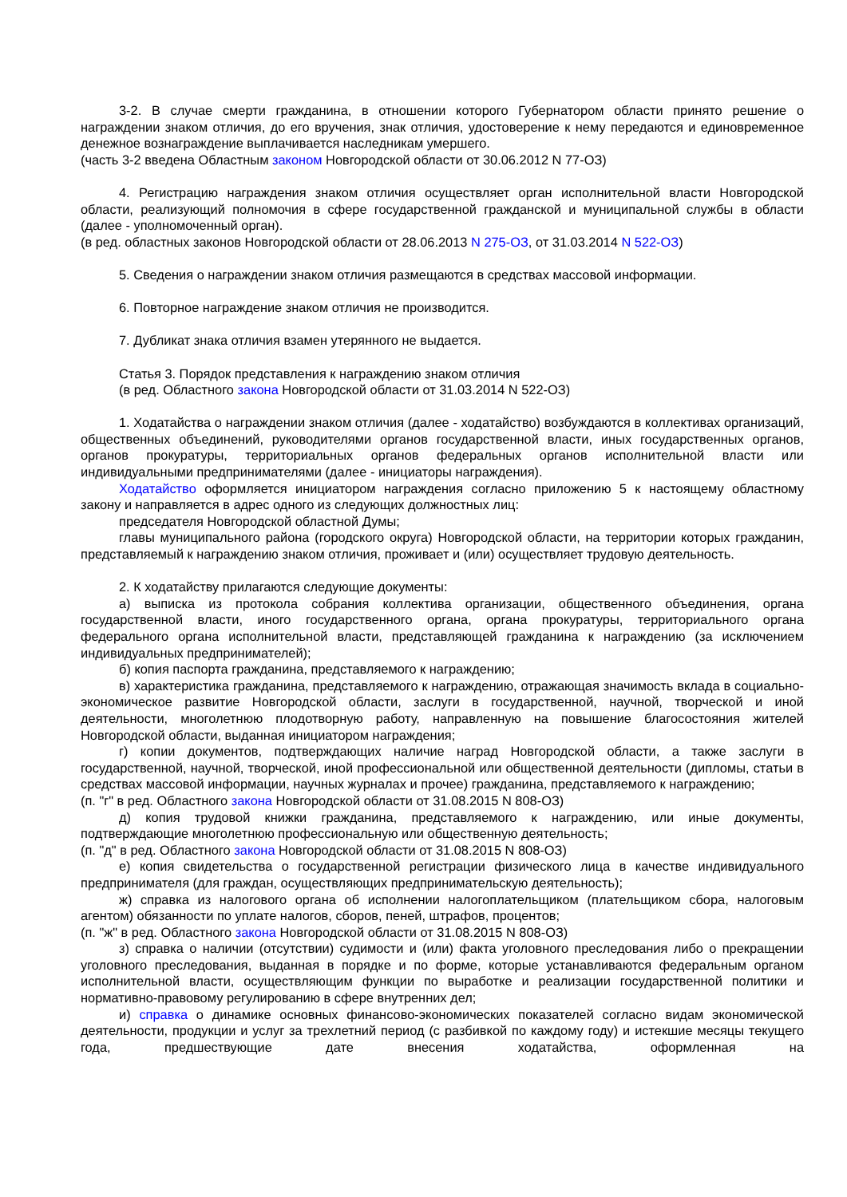3-2. В случае смерти гражданина, в отношении которого Губернатором области принято решение о награждении знаком отличия, до его вручения, знак отличия, удостоверение к нему передаются и единовременное денежное вознаграждение выплачивается наследникам умершего.
(часть 3-2 введена Областным законом Новгородской области от 30.06.2012 N 77-ОЗ)
4. Регистрацию награждения знаком отличия осуществляет орган исполнительной власти Новгородской области, реализующий полномочия в сфере государственной гражданской и муниципальной службы в области (далее - уполномоченный орган).
(в ред. областных законов Новгородской области от 28.06.2013 N 275-ОЗ, от 31.03.2014 N 522-ОЗ)
5. Сведения о награждении знаком отличия размещаются в средствах массовой информации.
6. Повторное награждение знаком отличия не производится.
7. Дубликат знака отличия взамен утерянного не выдается.
Статья 3. Порядок представления к награждению знаком отличия
(в ред. Областного закона Новгородской области от 31.03.2014 N 522-ОЗ)
1. Ходатайства о награждении знаком отличия (далее - ходатайство) возбуждаются в коллективах организаций, общественных объединений, руководителями органов государственной власти, иных государственных органов, органов прокуратуры, территориальных органов федеральных органов исполнительной власти или индивидуальными предпринимателями (далее - инициаторы награждения).
Ходатайство оформляется инициатором награждения согласно приложению 5 к настоящему областному закону и направляется в адрес одного из следующих должностных лиц:
председателя Новгородской областной Думы;
главы муниципального района (городского округа) Новгородской области, на территории которых гражданин, представляемый к награждению знаком отличия, проживает и (или) осуществляет трудовую деятельность.
2. К ходатайству прилагаются следующие документы:
а) выписка из протокола собрания коллектива организации, общественного объединения, органа государственной власти, иного государственного органа, органа прокуратуры, территориального органа федерального органа исполнительной власти, представляющей гражданина к награждению (за исключением индивидуальных предпринимателей);
б) копия паспорта гражданина, представляемого к награждению;
в) характеристика гражданина, представляемого к награждению, отражающая значимость вклада в социально-экономическое развитие Новгородской области, заслуги в государственной, научной, творческой и иной деятельности, многолетнюю плодотворную работу, направленную на повышение благосостояния жителей Новгородской области, выданная инициатором награждения;
г) копии документов, подтверждающих наличие наград Новгородской области, а также заслуги в государственной, научной, творческой, иной профессиональной или общественной деятельности (дипломы, статьи в средствах массовой информации, научных журналах и прочее) гражданина, представляемого к награждению;
(п. "г" в ред. Областного закона Новгородской области от 31.08.2015 N 808-ОЗ)
д) копия трудовой книжки гражданина, представляемого к награждению, или иные документы, подтверждающие многолетнюю профессиональную или общественную деятельность;
(п. "д" в ред. Областного закона Новгородской области от 31.08.2015 N 808-ОЗ)
е) копия свидетельства о государственной регистрации физического лица в качестве индивидуального предпринимателя (для граждан, осуществляющих предпринимательскую деятельность);
ж) справка из налогового органа об исполнении налогоплательщиком (плательщиком сбора, налоговым агентом) обязанности по уплате налогов, сборов, пеней, штрафов, процентов;
(п. "ж" в ред. Областного закона Новгородской области от 31.08.2015 N 808-ОЗ)
з) справка о наличии (отсутствии) судимости и (или) факта уголовного преследования либо о прекращении уголовного преследования, выданная в порядке и по форме, которые устанавливаются федеральным органом исполнительной власти, осуществляющим функции по выработке и реализации государственной политики и нормативно-правовому регулированию в сфере внутренних дел;
и) справка о динамике основных финансово-экономических показателей согласно видам экономической деятельности, продукции и услуг за трехлетний период (с разбивкой по каждому году) и истекшие месяцы текущего года, предшествующие дате внесения ходатайства, оформленная на